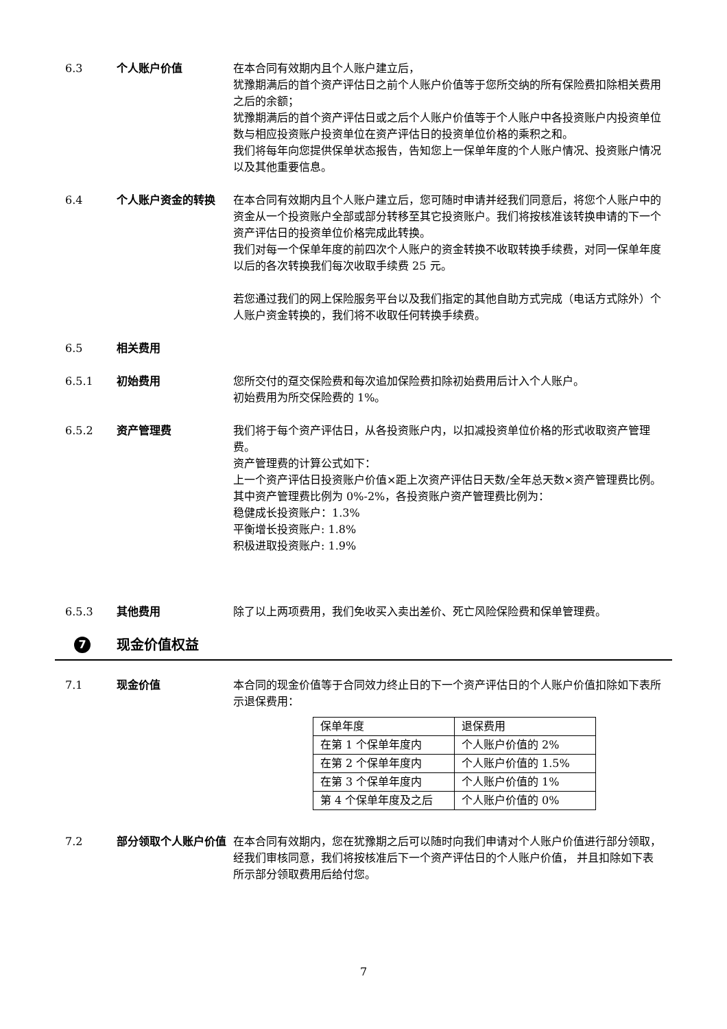6.3 个人账户价值 在本合同有效期内且个人账户建立后，
犹豫期满后的首个资产评估日之前个人账户价值等于您所交纳的所有保险费扣除相关费用之后的余额；
犹豫期满后的首个资产评估日或之后个人账户价值等于个人账户中各投资账户内投资单位数与相应投资账户投资单位在资产评估日的投资单位价格的乘积之和。
我们将每年向您提供保单状态报告，告知您上一保单年度的个人账户情况、投资账户情况以及其他重要信息。
6.4 个人账户资金的转换 在本合同有效期内且个人账户建立后，您可随时申请并经我们同意后，将您个人账户中的资金从一个投资账户全部或部分转移至其它投资账户。我们将按核准该转换申请的下一个资产评估日的投资单位价格完成此转换。
我们对每一个保单年度的前四次个人账户的资金转换不收取转换手续费，对同一保单年度以后的各次转换我们每次收取手续费 25 元。
若您通过我们的网上保险服务平台以及我们指定的其他自助方式完成（电话方式除外）个人账户资金转换的，我们将不收取任何转换手续费。
6.5 相关费用
6.5.1 初始费用 您所交付的趸交保险费和每次追加保险费扣除初始费用后计入个人账户。
初始费用为所交保险费的 1%。
6.5.2 资产管理费 我们将于每个资产评估日，从各投资账户内，以扣减投资单位价格的形式收取资产管理费。
资产管理费的计算公式如下：
上一个资产评估日投资账户价值×距上次资产评估日天数/全年总天数×资产管理费比例。
其中资产管理费比例为 0%-2%，各投资账户资产管理费比例为：
稳健成长投资账户：1.3%
平衡增长投资账户: 1.8%
积极进取投资账户: 1.9%
6.5.3 其他费用 除了以上两项费用，我们免收买入卖出差价、死亡风险保险费和保单管理费。
7
现金价值权益
7.1 现金价值 本合同的现金价值等于合同效力终止日的下一个资产评估日的个人账户价值扣除如下表所示退保费用：
| 保单年度 | 退保费用 |
| 在第 1 个保单年度内 | 个人账户价值的 2% |
| 在第 2 个保单年度内 | 个人账户价值的 1.5% |
| 在第 3 个保单年度内 | 个人账户价值的 1% |
| 第 4 个保单年度及之后 | 个人账户价值的 0% |
7.2 部分领取个人账户价值 在本合同有效期内，您在犹豫期之后可以随时向我们申请对个人账户价值进行部分领取，经我们审核同意，我们将按核准后下一个资产评估日的个人账户价值， 并且扣除如下表所示部分领取费用后给付您。
7